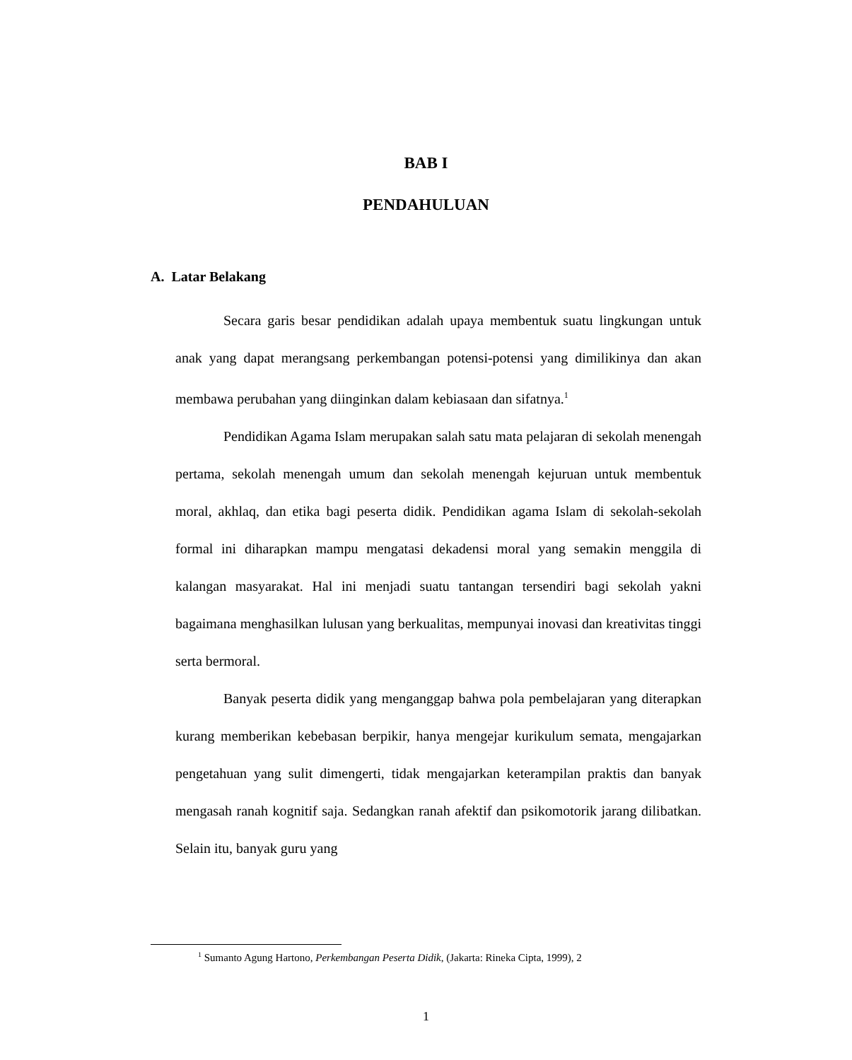BAB I
PENDAHULUAN
A. Latar Belakang
Secara garis besar pendidikan adalah upaya membentuk suatu lingkungan untuk anak yang dapat merangsang perkembangan potensi-potensi yang dimilikinya dan akan membawa perubahan yang diinginkan dalam kebiasaan dan sifatnya.<sup>1</sup>
Pendidikan Agama Islam merupakan salah satu mata pelajaran di sekolah menengah pertama, sekolah menengah umum dan sekolah menengah kejuruan untuk membentuk moral, akhlaq, dan etika bagi peserta didik. Pendidikan agama Islam di sekolah-sekolah formal ini diharapkan mampu mengatasi dekadensi moral yang semakin menggila di kalangan masyarakat. Hal ini menjadi suatu tantangan tersendiri bagi sekolah yakni bagaimana menghasilkan lulusan yang berkualitas, mempunyai inovasi dan kreativitas tinggi serta bermoral.
Banyak peserta didik yang menganggap bahwa pola pembelajaran yang diterapkan kurang memberikan kebebasan berpikir, hanya mengejar kurikulum semata, mengajarkan pengetahuan yang sulit dimengerti, tidak mengajarkan keterampilan praktis dan banyak mengasah ranah kognitif saja. Sedangkan ranah afektif dan psikomotorik jarang dilibatkan. Selain itu, banyak guru yang
<sup>1</sup> Sumanto Agung Hartono, Perkembangan Peserta Didik, (Jakarta: Rineka Cipta, 1999), 2
1